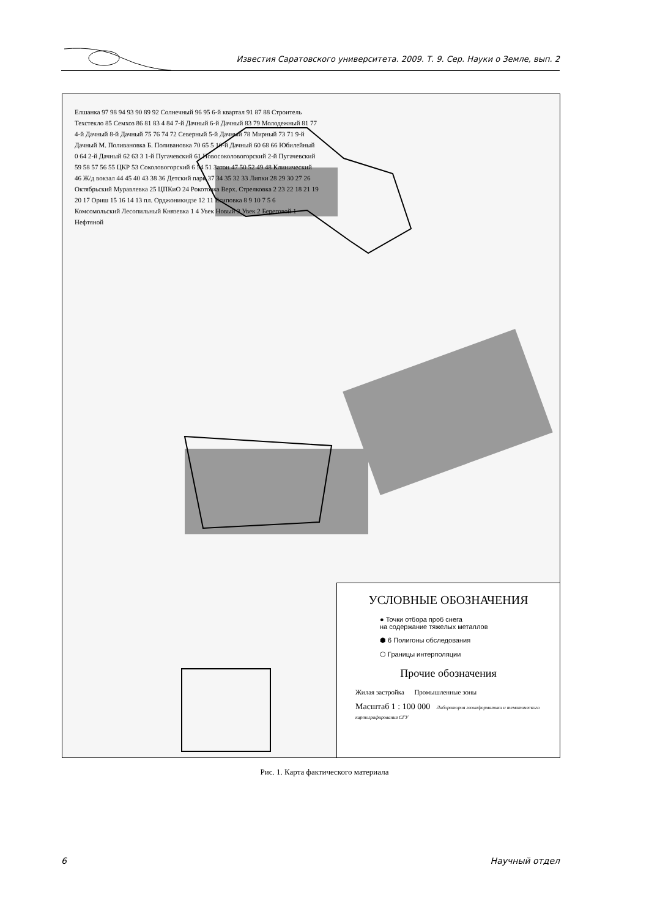Известия Саратовского университета. 2009. Т. 9. Сер. Науки о Земле, вып. 2
Елшанка 97 98 94 93 90 89 92 Солнечный 96 95 6-й квартал 91 87 88 Строитель Техстекло 85 Семхоз 86 81 83 4 84 7-й Дачный 6-й Дачный 83 79 Молодежный 81 77 4-й Дачный 8-й Дачный 75 76 74 72 Северный 5-й Дачный 78 Мирный 73 71 9-й Дачный М. Поливановка Б. Поливановка 70 65 5 10-й Дачный 60 68 66 Юбилейный 0 64 2-й Дачный 62 63 3 1-й Пугачевский 61 Новосоколовогорский 2-й Пугачевский 59 58 57 56 55 ЦКР 53 Соколовогорский 6 54 51 Затон 47 50 52 49 48 Клинический 46 Ж/д вокзал 44 45 40 43 38 36 Детский парк 37 34 35 32 33 Липки 28 29 30 27 26 Октябрьский Муравлевка 25 ЦПКиО 24 Рокотовка Верх. Стрелковка 2 23 22 18 21 19 20 17 Ориш 15 16 14 13 пл. Орджоникидзе 12 11 Есиповка 8 9 10 7 5 6 Комсомольский Лесопильный Князевка 1 4 Увек Новый 3 Увек 2 Береговой 1 Нефтяной
УСЛОВНЫЕ ОБОЗНАЧЕНИЯ
● Точки отбора проб снега
на содержание тяжелых металлов
⬢ 6 Полигоны обследования
⬡ Границы интерполяции
Прочие обозначения
Жилая застройка Промышленные зоны
Масштаб 1 : 100 000 Лаборатория геоинформатики и тематического картографирования СГУ
Рис. 1. Карта фактического материала
6 Научный отдел